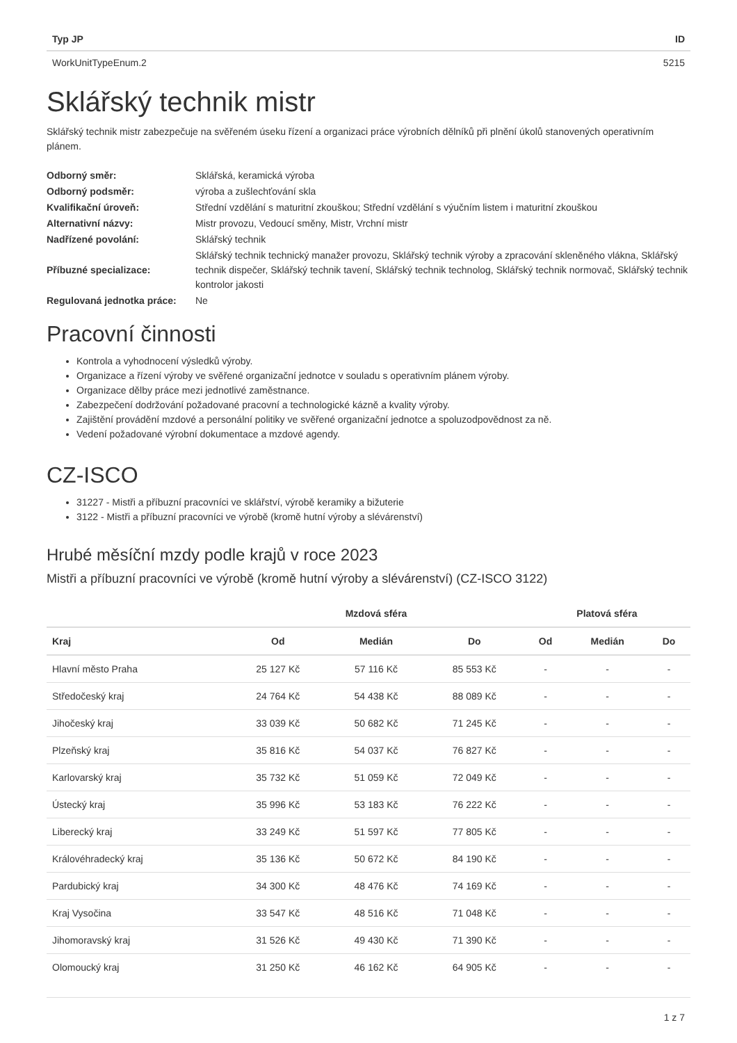| Typ JP | ID |
| --- | --- |
| WorkUnitTypeEnum.2 | 5215 |
Sklářský technik mistr
Sklářský technik mistr zabezpečuje na svěřeném úseku řízení a organizaci práce výrobních dělníků při plnění úkolů stanovených operativním plánem.
| Odborný směr: | Sklářská, keramická výroba |
| Odborný podsměr: | výroba a zušlechťování skla |
| Kvalifikační úroveň: | Střední vzdělání s maturitní zkouškou; Střední vzdělání s výučním listem i maturitní zkouškou |
| Alternativní názvy: | Mistr provozu, Vedoucí směny, Mistr, Vrchní mistr |
| Nadřízené povolání: | Sklářský technik |
| Příbuzné specializace: | Sklářský technik technický manažer provozu, Sklářský technik výroby a zpracování skleněného vlákna, Sklářský technik dispečer, Sklářský technik tavení, Sklářský technik technolog, Sklářský technik normovač, Sklářský technik kontrolor jakosti |
| Regulovaná jednotka práce: | Ne |
Pracovní činnosti
Kontrola a vyhodnocení výsledků výroby.
Organizace a řízení výroby ve svěřené organizační jednotce v souladu s operativním plánem výroby.
Organizace dělby práce mezi jednotlivé zaměstnance.
Zabezpečení dodržování požadované pracovní a technologické kázně a kvality výroby.
Zajištění provádění mzdové a personální politiky ve svěřené organizační jednotce a spoluzodpovědnost za ně.
Vedení požadované výrobní dokumentace a mzdové agendy.
CZ-ISCO
31227 - Mistři a příbuzní pracovníci ve sklářství, výrobě keramiky a bižuterie
3122 - Mistři a příbuzní pracovníci ve výrobě (kromě hutní výroby a slévárenství)
Hrubé měsíční mzdy podle krajů v roce 2023
Mistři a příbuzní pracovníci ve výrobě (kromě hutní výroby a slévárenství) (CZ-ISCO 3122)
| | Mzdová sféra | | | Platová sféra | | |
| --- | --- | --- | --- | --- | --- | --- |
| Kraj | Od | Medián | Do | Od | Medián | Do |
| Hlavní město Praha | 25 127 Kč | 57 116 Kč | 85 553 Kč | - | - | - |
| Středočeský kraj | 24 764 Kč | 54 438 Kč | 88 089 Kč | - | - | - |
| Jihočeský kraj | 33 039 Kč | 50 682 Kč | 71 245 Kč | - | - | - |
| Plzeňský kraj | 35 816 Kč | 54 037 Kč | 76 827 Kč | - | - | - |
| Karlovarský kraj | 35 732 Kč | 51 059 Kč | 72 049 Kč | - | - | - |
| Ústecký kraj | 35 996 Kč | 53 183 Kč | 76 222 Kč | - | - | - |
| Liberecký kraj | 33 249 Kč | 51 597 Kč | 77 805 Kč | - | - | - |
| Královéhradecký kraj | 35 136 Kč | 50 672 Kč | 84 190 Kč | - | - | - |
| Pardubický kraj | 34 300 Kč | 48 476 Kč | 74 169 Kč | - | - | - |
| Kraj Vysočina | 33 547 Kč | 48 516 Kč | 71 048 Kč | - | - | - |
| Jihomoravský kraj | 31 526 Kč | 49 430 Kč | 71 390 Kč | - | - | - |
| Olomoucký kraj | 31 250 Kč | 46 162 Kč | 64 905 Kč | - | - | - |
1 z 7